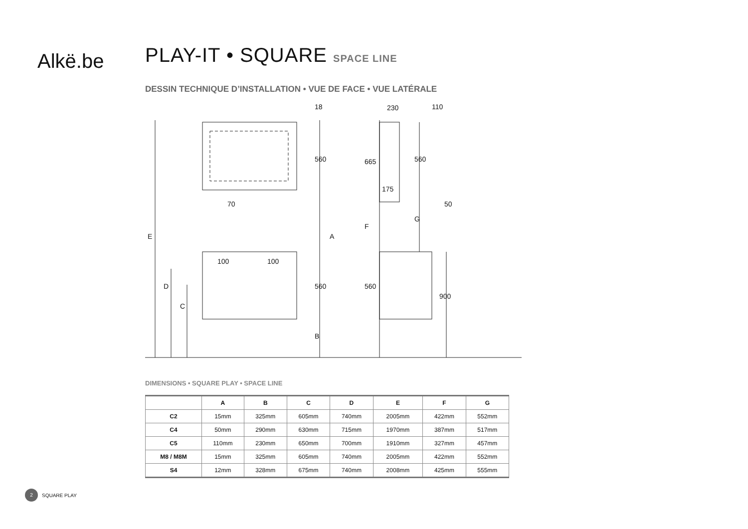Alkë.be
PLAY-IT • SQUARE SPACE LINE
DESSIN TECHNIQUE D’INSTALLATION • VUE DE FACE • VUE LATÉRALE
18
560
70
230
110
175
50
665
F
560
G
A
E
100
100
560
560
900
D
C
B
DIMENSIONS • SQUARE PLAY • SPACE LINE
| | A | B | C | D | E | F | G |
| --- | --- | --- | --- | --- | --- | --- | --- |
| C2 | 15mm | 325mm | 605mm | 740mm | 2005mm | 422mm | 552mm |
| C4 | 50mm | 290mm | 630mm | 715mm | 1970mm | 387mm | 517mm |
| C5 | 110mm | 230mm | 650mm | 700mm | 1910mm | 327mm | 457mm |
| M8 / M8M | 15mm | 325mm | 605mm | 740mm | 2005mm | 422mm | 552mm |
| S4 | 12mm | 328mm | 675mm | 740mm | 2008mm | 425mm | 555mm |
2 SQUARE PLAY